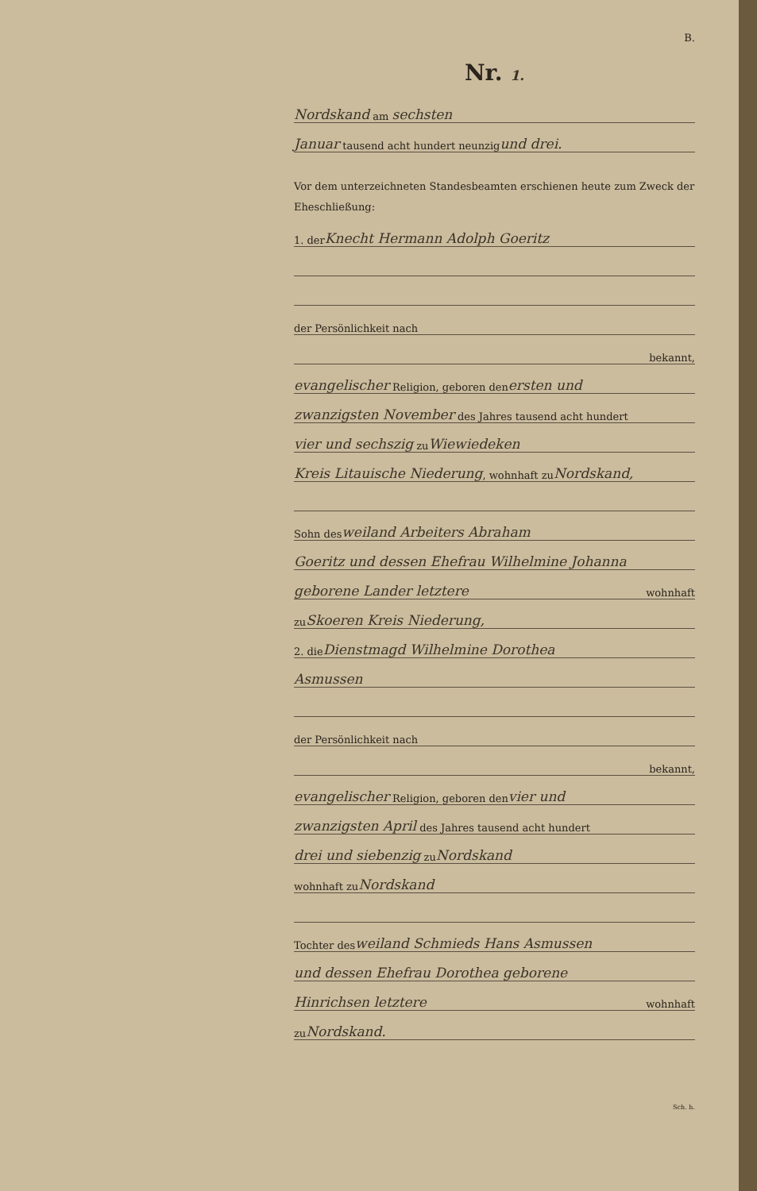B.
Nr. 1.
Nordskand am sechsten
Januar tausend acht hundert neunzig und drei.
Vor dem unterzeichneten Standesbeamten erschienen heute zum Zweck der Eheschließung:
1. der Knecht Hermann Adolph Goeritz
der Persönlichkeit nach
bekannt,
evangelischer Religion, geboren den ersten und
zwanzigsten November des Jahres tausend acht hundert
vier und sechszig zu Wiewiedeken
Kreis Litauische Niederung, wohnhaft zu Nordskand,
Sohn des weiland Arbeiters Abraham
Goeritz und dessen Ehefrau Wilhelmine Johanna
geborene Lander letztere wohnhaft
zu Skoeren Kreis Niederung,
2. die Dienstmagd Wilhelmine Dorothea
Asmussen
der Persönlichkeit nach
bekannt,
evangelischer Religion, geboren den vier und
zwanzigsten April des Jahres tausend acht hundert
drei und siebenzig zu Nordskand
wohnhaft zu Nordskand
Tochter des weiland Schmieds Hans Asmussen
und dessen Ehefrau Dorothea geborene
Hinrichsen letztere wohnhaft
zu Nordskand.
Sch. h.